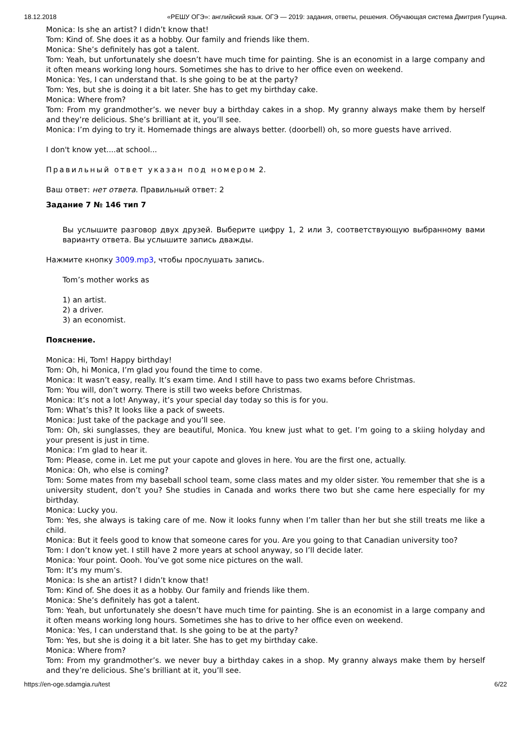18.12.2018 «РЕШУ ОГЭ»: английский язык. ОГЭ — 2019: задания, ответы, решения. Обучающая система Дмитрия Гущина.
Monica: Is she an artist? I didn’t know that!
Tom: Kind of. She does it as a hobby. Our family and friends like them.
Monica: She’s definitely has got a talent.
Tom: Yeah, but unfortunately she doesn’t have much time for painting. She is an economist in a large company and it often means working long hours. Sometimes she has to drive to her office even on weekend.
Monica: Yes, I can understand that. Is she going to be at the party?
Tom: Yes, but she is doing it a bit later. She has to get my birthday cake.
Monica: Where from?
Tom: From my grandmother’s. we never buy a birthday cakes in a shop. My granny always make them by herself and they’re delicious. She’s brilliant at it, you’ll see.
Monica: I’m dying to try it. Homemade things are always better. (doorbell) oh, so more guests have arrived.
I don't know yet....at school...
Правильный ответ указан под номером 2.
Ваш ответ: нет ответа. Правильный ответ: 2
Задание 7 № 146 тип 7
Вы услышите разговор двух друзей. Выберите цифру 1, 2 или 3, соответствующую выбранному вами варианту ответа. Вы услышите запись дважды.
Нажмите кнопку 3009.mp3, чтобы прослушать запись.
Tom’s mother works as
1) an artist.
2) a driver.
3) an economist.
Пояснение.
Monica: Hi, Tom! Happy birthday!
Tom: Oh, hi Monica, I’m glad you found the time to come.
Monica: It wasn’t easy, really. It’s exam time. And I still have to pass two exams before Christmas.
Tom: You will, don’t worry. There is still two weeks before Christmas.
Monica: It’s not a lot! Anyway, it’s your special day today so this is for you.
Tom: What’s this? It looks like a pack of sweets.
Monica: Just take of the package and you’ll see.
Tom: Oh, ski sunglasses, they are beautiful, Monica. You knew just what to get. I’m going to a skiing holyday and your present is just in time.
Monica: I’m glad to hear it.
Tom: Please, come in. Let me put your capote and gloves in here. You are the first one, actually.
Monica: Oh, who else is coming?
Tom: Some mates from my baseball school team, some class mates and my older sister. You remember that she is a university student, don’t you? She studies in Canada and works there two but she came here especially for my birthday.
Monica: Lucky you.
Tom: Yes, she always is taking care of me. Now it looks funny when I’m taller than her but she still treats me like a child.
Monica: But it feels good to know that someone cares for you. Are you going to that Canadian university too?
Tom: I don’t know yet. I still have 2 more years at school anyway, so I’ll decide later.
Monica: Your point. Oooh. You’ve got some nice pictures on the wall.
Tom: It’s my mum’s.
Monica: Is she an artist? I didn’t know that!
Tom: Kind of. She does it as a hobby. Our family and friends like them.
Monica: She’s definitely has got a talent.
Tom: Yeah, but unfortunately she doesn’t have much time for painting. She is an economist in a large company and it often means working long hours. Sometimes she has to drive to her office even on weekend.
Monica: Yes, I can understand that. Is she going to be at the party?
Tom: Yes, but she is doing it a bit later. She has to get my birthday cake.
Monica: Where from?
Tom: From my grandmother’s. we never buy a birthday cakes in a shop. My granny always make them by herself and they’re delicious. She’s brilliant at it, you’ll see.
https://en-oge.sdamgia.ru/test 6/22